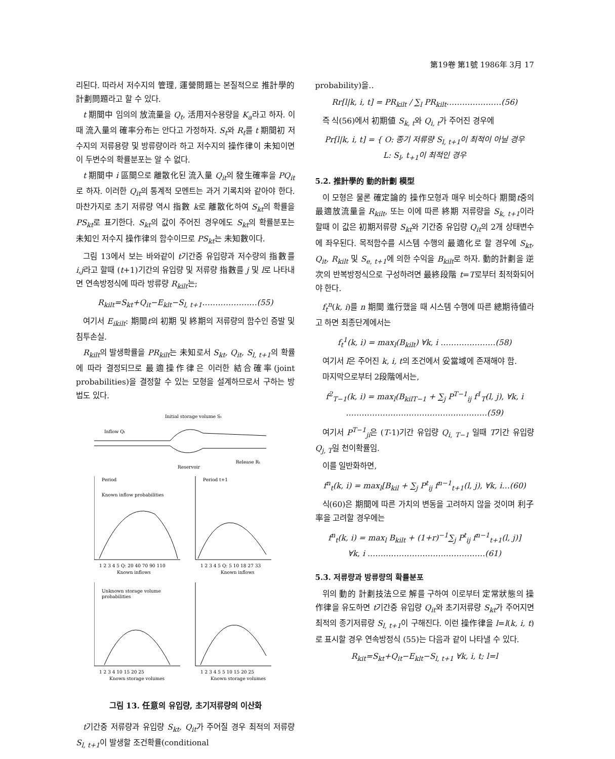第19卷 第1號 1986年 3月 17
리된다. 따라서 저수지의 管理, 運營問題는 본질적으로 推計學的 計劃問題라고 할 수 있다.
t 期間中 임의의 放流量을 Q<sub>t</sub>, 活用저수용량을 K<sub>a</sub>라고 하자. 이때 流入量의 確率分布는 안다고 가정하자. S<sub>t</sub>와 R<sub>t</sub>를 t 期間初 저수지의 저류용량 및 방류량이라 하고 저수지의 操作律이 未知이면 이 두변수의 확률분포는 알 수 없다.
t 期間中 i 區間으로 離散化된 流入量 Q<sub>it</sub>의 發生確率을 PQ<sub>it</sub>로 하자. 이러한 Q<sub>it</sub>의 통계적 모멘트는 과거 기록치와 같아야 한다. 마찬가지로 초기 저류량 역시 指數 k로 離散化하여 S<sub>kt</sub>의 확률을 PS<sub>kt</sub>로 표기한다. S<sub>kt</sub>의 값이 주어진 경우에도 S<sub>kt</sub>의 확률분포는 未知인 저수지 操作律의 함수이므로 PS<sub>kt</sub>는 未知數이다.
그림 13에서 보는 바와같이 t기간중 유입량과 저수량의 指數를 i,j라고 할때 (t+1)기간의 유입량 및 저류량 指數를 j 및 l로 나타내면 연속방정식에 따라 방류량 R<sub>kilt</sub>는;
R<sub>kilt</sub>=S<sub>kt</sub>+Q<sub>it</sub>−E<sub>klt</sub>−S<sub>l, t+1</sub>…………………(55)
여기서 E<sub>ikilt</sub>: 期間t의 初期 및 終期의 저류량의 함수인 증발 및 침투손실.
R<sub>kilt</sub>의 발생확률을 PR<sub>kilt</sub>는 未知로서 S<sub>kt</sub>, Q<sub>it</sub>, S<sub>l, t+1</sub>의 확률에 따라 결정되므로 最適操作律은 이러한 結合確率(joint probabilities)을 결정할 수 있는 모형을 설계하므로서 구하는 방법도 있다.
Initial storage volume St
Inflow Qt
Reservoir
Release Rt
Period
Period t+1
Known inflow probabilities
1 2 3 4 5 Q: 20 40 70 90 110
Known inflows
1 2 3 4 5 Q: 5 10 18 27 33
Known inflows
Unknown storage volume
probabilities
1 2 3 4 10 15 20 25
Known storage volumes
1 2 3 4 5 5 10 15 20 25
Known storage volumes
그림 13. 任意의 유입량, 초기저류량의 이산화
t기간중 저류량과 유입량 S<sub>kt</sub>, Q<sub>it</sub>가 주어질 경우 최적의 저류량 S<sub>l, t+1</sub>이 발생할 조건확률(conditional
probability)을‥
Rr[l|k, i, t] = PR<sub>kilt</sub> / ∑<sub>l</sub> PR<sub>kilt</sub>…………………(56)
즉 식(56)에서 初期値 S<sub>k, t</sub>와 Q<sub>i, t</sub>가 주어진 경우에
Pr[l|k, i, t] = { O: 종기 저류량 S<sub>l, t+1</sub>이 최적이 아닐 경우
L: S<sub>l</sub>, t<sub>+1</sub>이 최적인 경우
5.2. 推計學的 動的計劃 模型
이 모형은 물론 確定論的 操作모형과 매우 비슷하다 期間t중의 最適放流量을 R<sub>kilt</sub>, 또는 이에 따른 終期 저류량을 S<sub>k, t+1</sub>이라 할때 이 값은 初期저류량 S<sub>kt</sub>와 기간중 유입량 Q<sub>it</sub>의 2개 상태변수에 좌우된다. 목적함수를 시스템 수행의 最適化로 할 경우에 S<sub>kt</sub>, Q<sub>it</sub>, R<sub>kilt</sub> 및 S<sub>e, t+1</sub>에 의한 수익을 B<sub>kilt</sub>로 하자. 動的計劃을 逆次의 반복방정식으로 구성하려면 最終段階 t=T로부터 최적화되어야 한다.
f<sub>t</sub><sup>n</sup>(k, i)를 n 期間 進行했을 때 시스템 수행에 따른 總期待値라고 하면 최종단계에서는
f<sub>t</sub><sup>1</sup>(k, i) = max<sub>l</sub>(B<sub>kilt</sub>) ∀k, i …………………(58)
여기서 l은 주어진 k, i, t의 조건에서 妥當域에 존재해야 함.
마지막으로부터 2段階에서는,
f<sup>2</sup><sub>T−1</sub>(k, i) = max<sub>l</sub>(B<sub>kilT−1</sub> + ∑<sub>j</sub> P<sup>T−1</sup><sub>ij</sub> f<sup>1</sup><sub>T</sub>(l, j), ∀k, i
………………………………………………(59)
여기서 P<sup>T−1</sup><sub>ji</sub>은 (T-1)기간 유입량 Q<sub>i, T−1</sub> 일때 T기간 유입량 Q<sub>j, T</sub>일 천이확률임.
이를 일반화하면,
f<sup>n</sup><sub>t</sub>(k, i) = max<sub>l</sub>[B<sub>kil</sub> + ∑<sub>j</sub> P<sup>t</sup><sub>ij</sub> f<sup>n−1</sup><sub>t+1</sub>(l, j), ∀k, i…(60)
식(60)은 期間에 따른 가치의 변동을 고려하지 않을 것이며 利子率을 고려할 경우에는
f<sup>n</sup><sub>t</sub>(k, i) = max<sub>l</sub> B<sub>kilt</sub> + (1+r)<sup>−1</sup>∑<sub>j</sub> P<sup>t</sup><sub>ij</sub> f<sup>n−1</sup><sub>t+1</sub>(l, j)]
∀k, i ………………………………………(61)
5.3. 저류량과 방류량의 확률분포
위의 動的 計劃技法으로 解를 구하여 이로부터 定常狀態의 操作律을 유도하면 t기간중 유입량 Q<sub>it</sub>와 초기저류량 S<sub>kt</sub>가 주어지면 최적의 종기저류량 S<sub>l, t+1</sub>이 구해진다. 이런 操作律을 l=l(k, i, t)로 표시할 경우 연속방정식 (55)는 다음과 같이 나타낼 수 있다.
R<sub>kit</sub>=S<sub>kt</sub>+Q<sub>it</sub>−E<sub>klt</sub>−S<sub>l, t+1</sub> ∀k, i, t; l=l